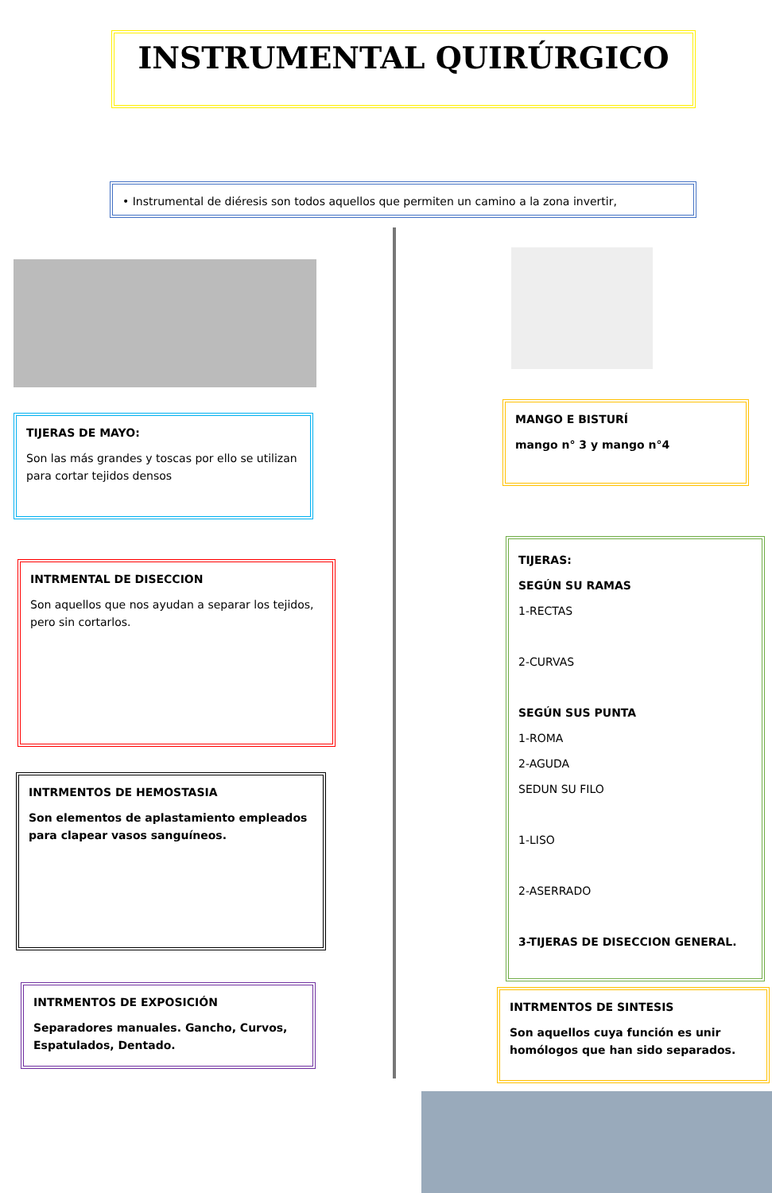INSTRUMENTAL QUIRÚRGICO
• Instrumental de diéresis son todos aquellos que permiten un camino a la zona invertir,
TIJERAS DE MAYO:
Son las más grandes y toscas por ello se utilizan para cortar tejidos densos
MANGO E BISTURÍ
mango n° 3 y mango n°4
INTRMENTAL DE DISECCION
Son aquellos que nos ayudan a separar los tejidos, pero sin cortarlos.
TIJERAS:
SEGÚN SU RAMAS
1-RECTAS
2-CURVAS
SEGÚN SUS PUNTA
1-ROMA
2-AGUDA
SEDUN SU FILO
1-LISO
2-ASERRADO
3-TIJERAS DE DISECCION GENERAL.
INTRMENTOS DE HEMOSTASIA
Son elementos de aplastamiento empleados para clapear vasos sanguíneos.
INTRMENTOS DE EXPOSICIÓN
Separadores manuales. Gancho, Curvos, Espatulados, Dentado.
INTRMENTOS DE SINTESIS
Son aquellos cuya función es unir homólogos que han sido separados.